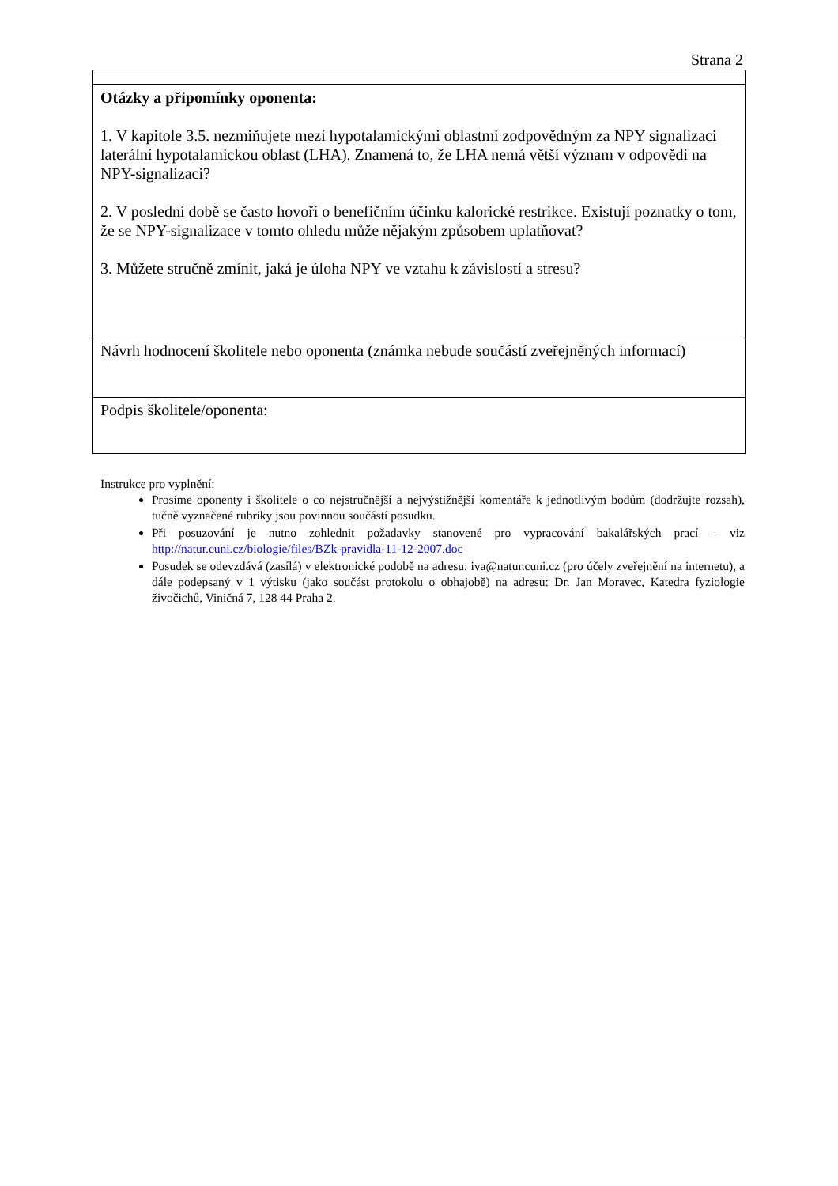Strana 2
| Otázky a připomínky oponenta: 1. V kapitole 3.5. nezmiňujete mezi hypotalamickými oblastmi zodpovědným za NPY signalizaci laterální hypotalamickou oblast (LHA). Znamená to, že LHA nemá větší význam v odpovědi na NPY-signalizaci? 2. V poslední době se často hovoří o benefičním účinku kalorické restrikce. Existují poznatky o tom, že se NPY-signalizace v tomto ohledu může nějakým způsobem uplatňovat? 3. Můžete stručně zmínit, jaká je úloha NPY ve vztahu k závislosti a stresu? |
| Návrh hodnocení školitele nebo oponenta (známka nebude součástí zveřejněných informací) |
| Podpis školitele/oponenta: |
Instrukce pro vyplnění:
Prosíme oponenty i školitele o co nejstručnější a nejvýstižnější komentáře k jednotlivým bodům (dodržujte rozsah), tučně vyznačené rubriky jsou povinnou součástí posudku.
Při posuzování je nutno zohlednit požadavky stanovené pro vypracování bakalářských prací – viz http://natur.cuni.cz/biologie/files/BZk-pravidla-11-12-2007.doc
Posudek se odevzdává (zasílá) v elektronické podobě na adresu: iva@natur.cuni.cz (pro účely zveřejnění na internetu), a dále podepsaný v 1 výtisku (jako součást protokolu o obhajobě) na adresu: Dr. Jan Moravec, Katedra fyziologie živočichů, Viničná 7, 128 44 Praha 2.